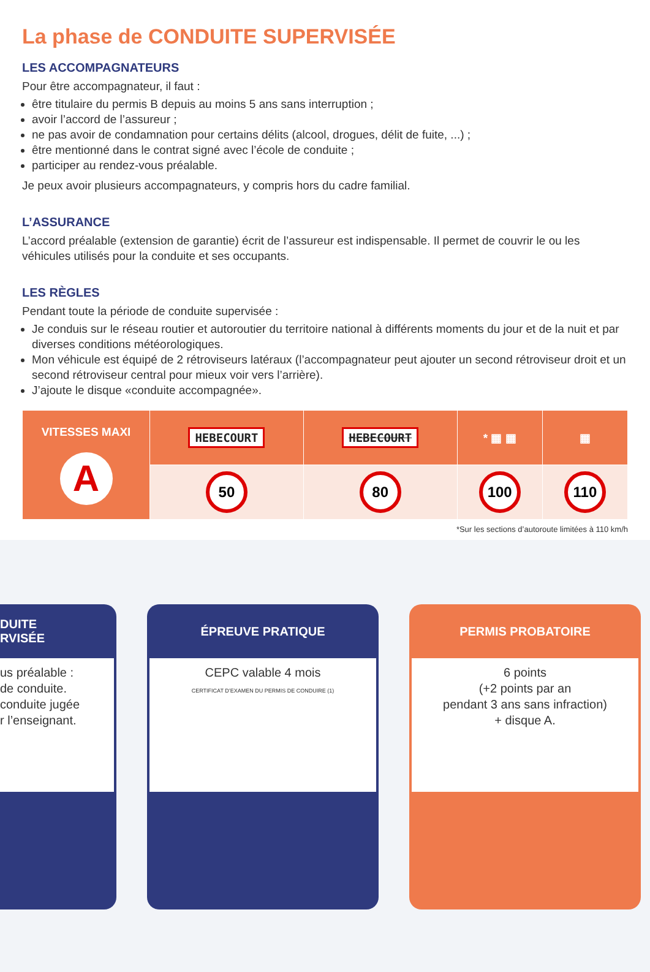La phase de CONDUITE SUPERVISÉE
LES ACCOMPAGNATEURS
Pour être accompagnateur, il faut :
être titulaire du permis B depuis au moins 5 ans sans interruption ;
avoir l’accord de l’assureur ;
ne pas avoir de condamnation pour certains délits (alcool, drogues, délit de fuite, ...) ;
être mentionné dans le contrat signé avec l’école de conduite ;
participer au rendez-vous préalable.
Je peux avoir plusieurs accompagnateurs, y compris hors du cadre familial.
L’ASSURANCE
L’accord préalable (extension de garantie) écrit de l’assureur est indispensable. Il permet de couvrir le ou les véhicules utilisés pour la conduite et ses occupants.
LES RÈGLES
Pendant toute la période de conduite supervisée :
Je conduis sur le réseau routier et autoroutier du territoire national à différents moments du jour et de la nuit et par diverses conditions météorologiques.
Mon véhicule est équipé de 2 rétroviseurs latéraux (l’accompagnateur peut ajouter un second rétroviseur droit et un second rétroviseur central pour mieux voir vers l’arrière).
J’ajoute le disque «conduite accompagnée».
| VITESSES MAXI A | HEBECOURT | HEBECOURT | * ▦ ▦ | ▦ |
| | 50 | 80 | 100 | 110 |
*Sur les sections d’autoroute limitées à 110 km/h
DUITE
RVISÉE
us préalable :
de conduite.
conduite jugée
r l’enseignant.
ÉPREUVE PRATIQUE
CEPC valable 4 mois
CERTIFICAT D’EXAMEN DU PERMIS DE CONDUIRE (1)
PERMIS PROBATOIRE
6 points
(+2 points par an
pendant 3 ans sans infraction)
+ disque A.